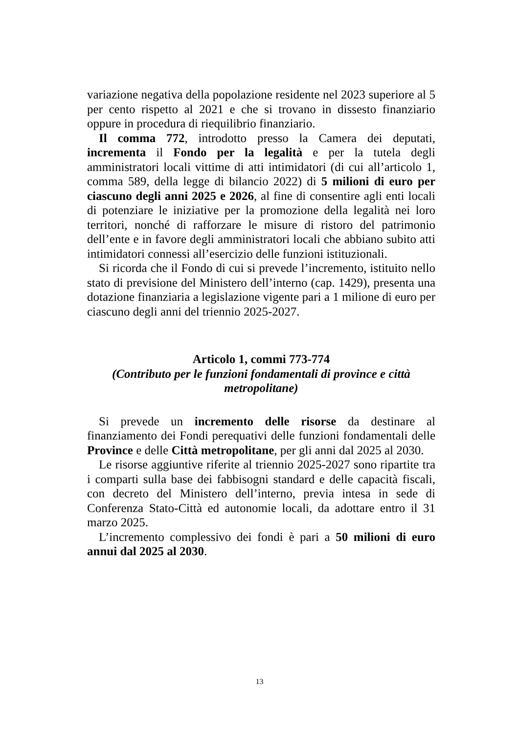variazione negativa della popolazione residente nel 2023 superiore al 5 per cento rispetto al 2021 e che si trovano in dissesto finanziario oppure in procedura di riequilibrio finanziario.
Il comma 772, introdotto presso la Camera dei deputati, incrementa il Fondo per la legalità e per la tutela degli amministratori locali vittime di atti intimidatori (di cui all’articolo 1, comma 589, della legge di bilancio 2022) di 5 milioni di euro per ciascuno degli anni 2025 e 2026, al fine di consentire agli enti locali di potenziare le iniziative per la promozione della legalità nei loro territori, nonché di rafforzare le misure di ristoro del patrimonio dell’ente e in favore degli amministratori locali che abbiano subito atti intimidatori connessi all’esercizio delle funzioni istituzionali.
Si ricorda che il Fondo di cui si prevede l’incremento, istituito nello stato di previsione del Ministero dell’interno (cap. 1429), presenta una dotazione finanziaria a legislazione vigente pari a 1 milione di euro per ciascuno degli anni del triennio 2025-2027.
Articolo 1, commi 773-774
(Contributo per le funzioni fondamentali di province e città metropolitane)
Si prevede un incremento delle risorse da destinare al finanziamento dei Fondi perequativi delle funzioni fondamentali delle Province e delle Città metropolitane, per gli anni dal 2025 al 2030.
Le risorse aggiuntive riferite al triennio 2025-2027 sono ripartite tra i comparti sulla base dei fabbisogni standard e delle capacità fiscali, con decreto del Ministero dell’interno, previa intesa in sede di Conferenza Stato-Città ed autonomie locali, da adottare entro il 31 marzo 2025.
L’incremento complessivo dei fondi è pari a 50 milioni di euro annui dal 2025 al 2030.
13